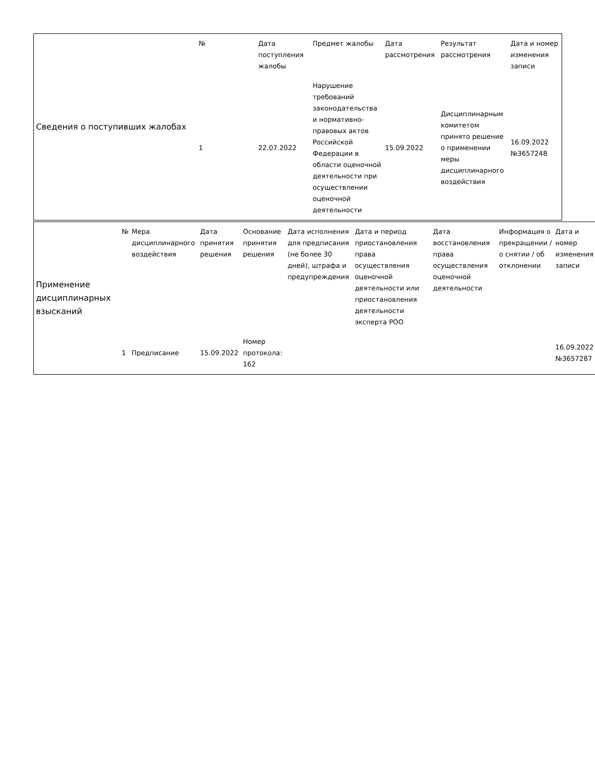| Сведения о поступивших жалобах | / № / Дата поступления жалобы / Предмет жалобы / Дата рассмотрения / Результат рассмотрения / Дата и номер изменения записи / / --- / --- / --- / --- / --- / --- / / 1 / 22.07.2022 / Нарушение требований законодательства и нормативно-правовых актов Российской Федерации в области оценочной деятельности при осуществлении оценочной деятельности / 15.09.2022 / Дисциплинарным комитетом принято решение о применении меры дисциплинарного воздействия / 16.09.2022 №3657248 / |
| Применение дисциплинарных взысканий | / № / Мера дисциплинарного воздействия / Дата принятия решения / Основание принятия решения / Дата исполнения для предписания (не более 30 дней), штрафа и предупреждения / Дата и период приостановления права осуществления оценочной деятельности или приостановления деятельности эксперта РОО / Дата восстановления права осуществления оценочной деятельности / Информация о прекращении / о снятии / об отклонении / Дата и номер изменения записи / / --- / --- / --- / --- / --- / --- / --- / --- / --- / / 1 / Предписание / 15.09.2022 / Номер протокола: 162 / / / / / 16.09.2022 №3657287 / |